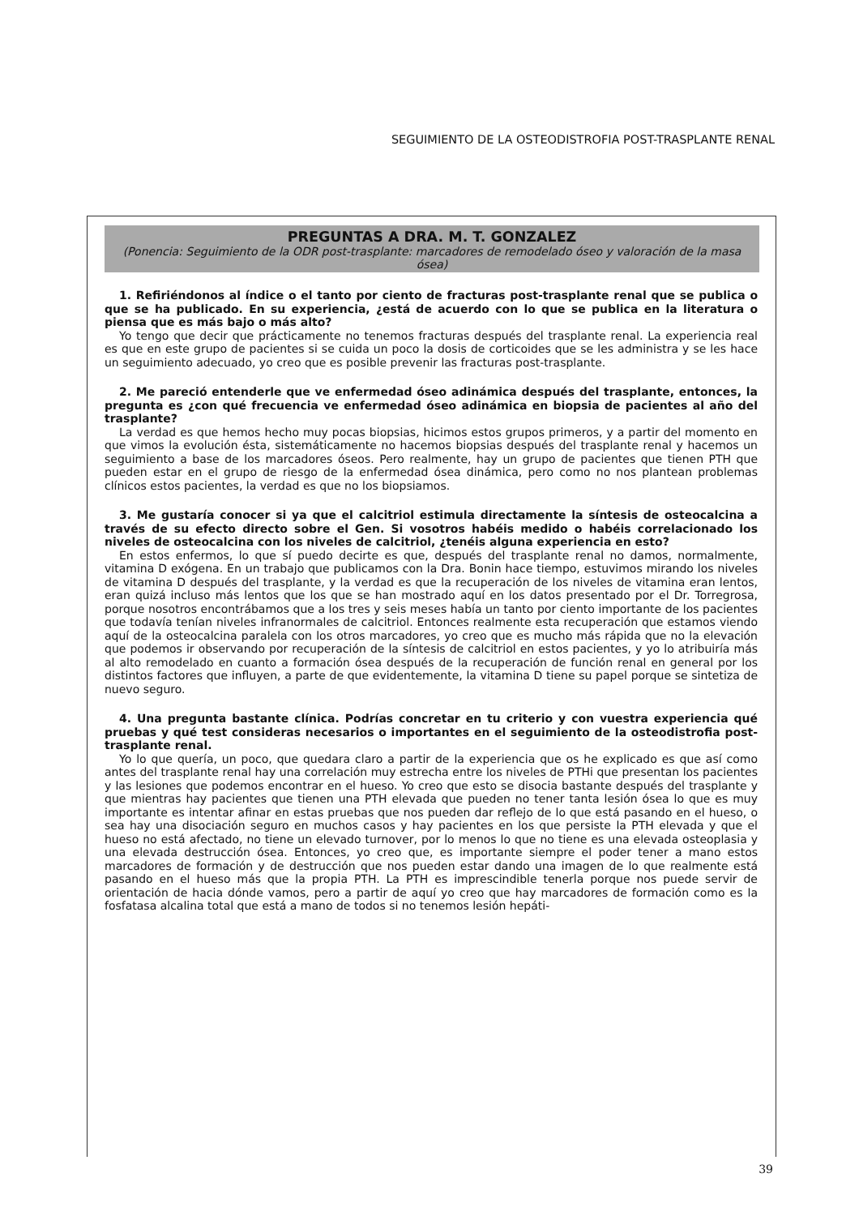SEGUIMIENTO DE LA OSTEODISTROFIA POST-TRASPLANTE RENAL
PREGUNTAS A DRA. M. T. GONZALEZ
(Ponencia: Seguimiento de la ODR post-trasplante: marcadores de remodelado óseo y valoración de la masa ósea)
1. Refiriéndonos al índice o el tanto por ciento de fracturas post-trasplante renal que se publica o que se ha publicado. En su experiencia, ¿está de acuerdo con lo que se publica en la literatura o piensa que es más bajo o más alto?
Yo tengo que decir que prácticamente no tenemos fracturas después del trasplante renal. La experiencia real es que en este grupo de pacientes si se cuida un poco la dosis de corticoides que se les administra y se les hace un seguimiento adecuado, yo creo que es posible prevenir las fracturas post-trasplante.
2. Me pareció entenderle que ve enfermedad óseo adinámica después del trasplante, entonces, la pregunta es ¿con qué frecuencia ve enfermedad óseo adinámica en biopsia de pacientes al año del trasplante?
La verdad es que hemos hecho muy pocas biopsias, hicimos estos grupos primeros, y a partir del momento en que vimos la evolución ésta, sistemáticamente no hacemos biopsias después del trasplante renal y hacemos un seguimiento a base de los marcadores óseos. Pero realmente, hay un grupo de pacientes que tienen PTH que pueden estar en el grupo de riesgo de la enfermedad ósea dinámica, pero como no nos plantean problemas clínicos estos pacientes, la verdad es que no los biopsiamos.
3. Me gustaría conocer si ya que el calcitriol estimula directamente la síntesis de osteocalcina a través de su efecto directo sobre el Gen. Si vosotros habéis medido o habéis correlacionado los niveles de osteocalcina con los niveles de calcitriol, ¿tenéis alguna experiencia en esto?
En estos enfermos, lo que sí puedo decirte es que, después del trasplante renal no damos, normalmente, vitamina D exógena. En un trabajo que publicamos con la Dra. Bonin hace tiempo, estuvimos mirando los niveles de vitamina D después del trasplante, y la verdad es que la recuperación de los niveles de vitamina eran lentos, eran quizá incluso más lentos que los que se han mostrado aquí en los datos presentado por el Dr. Torregrosa, porque nosotros encontrábamos que a los tres y seis meses había un tanto por ciento importante de los pacientes que todavía tenían niveles infranormales de calcitriol. Entonces realmente esta recuperación que estamos viendo aquí de la osteocalcina paralela con los otros marcadores, yo creo que es mucho más rápida que no la elevación que podemos ir observando por recuperación de la síntesis de calcitriol en estos pacientes, y yo lo atribuiría más al alto remodelado en cuanto a formación ósea después de la recuperación de función renal en general por los distintos factores que influyen, a parte de que evidentemente, la vitamina D tiene su papel porque se sintetiza de nuevo seguro.
4. Una pregunta bastante clínica. Podrías concretar en tu criterio y con vuestra experiencia qué pruebas y qué test consideras necesarios o importantes en el seguimiento de la osteodistrofia post-trasplante renal.
Yo lo que quería, un poco, que quedara claro a partir de la experiencia que os he explicado es que así como antes del trasplante renal hay una correlación muy estrecha entre los niveles de PTHi que presentan los pacientes y las lesiones que podemos encontrar en el hueso. Yo creo que esto se disocia bastante después del trasplante y que mientras hay pacientes que tienen una PTH elevada que pueden no tener tanta lesión ósea lo que es muy importante es intentar afinar en estas pruebas que nos pueden dar reflejo de lo que está pasando en el hueso, o sea hay una disociación seguro en muchos casos y hay pacientes en los que persiste la PTH elevada y que el hueso no está afectado, no tiene un elevado turnover, por lo menos lo que no tiene es una elevada osteoplasia y una elevada destrucción ósea. Entonces, yo creo que, es importante siempre el poder tener a mano estos marcadores de formación y de destrucción que nos pueden estar dando una imagen de lo que realmente está pasando en el hueso más que la propia PTH. La PTH es imprescindible tenerla porque nos puede servir de orientación de hacia dónde vamos, pero a partir de aquí yo creo que hay marcadores de formación como es la fosfatasa alcalina total que está a mano de todos si no tenemos lesión hepáti-
39